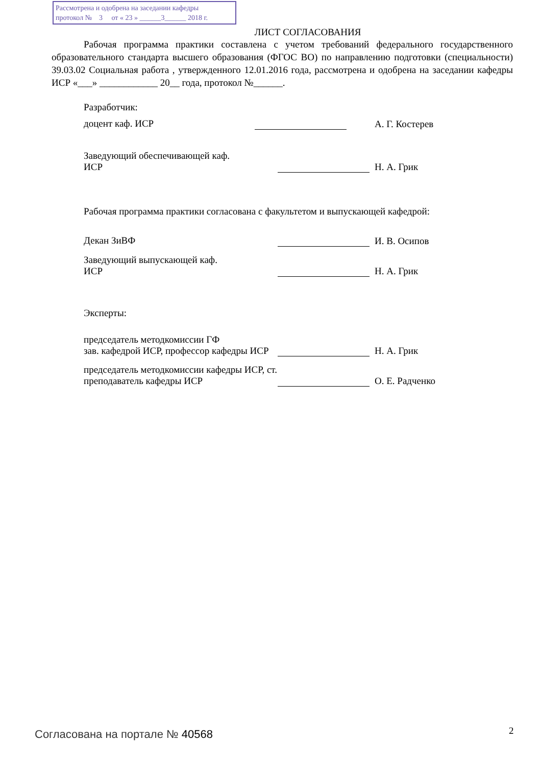Рассмотрена и одобрена на заседании кафедры
протокол № 3 от « 23 » ______3______ 2018 г.
ЛИСТ СОГЛАСОВАНИЯ
Рабочая программа практики составлена с учетом требований федерального государственного образовательного стандарта высшего образования (ФГОС ВО) по направлению подготовки (специальности) 39.03.02 Социальная работа , утвержденного 12.01.2016 года, рассмотрена и одобрена на заседании кафедры ИСР «___» ____________ 20__ года, протокол №______.
Разработчик:
доцент каф. ИСР А. Г. Костерев
Заведующий обеспечивающей каф.
ИСР
Н. А. Грик
Рабочая программа практики согласована с факультетом и выпускающей кафедрой:
Декан ЗиВФ И. В. Осипов
Заведующий выпускающей каф.
ИСР
Н. А. Грик
Эксперты:
председатель методкомиссии ГФ
зав. кафедрой ИСР, профессор кафедры ИСР
Н. А. Грик
председатель методкомиссии кафедры ИСР, ст. преподаватель кафедры ИСР
О. Е. Радченко
Согласована на портале № 40568 2